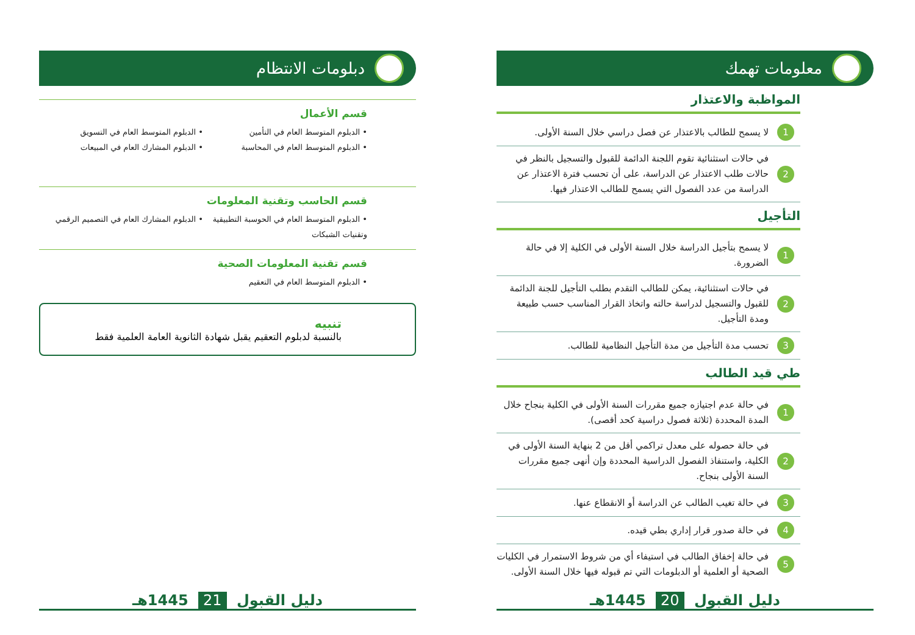معلومات تهمك
المواظبة والاعتذار
1 لا يسمح للطالب بالاعتذار عن فصل دراسي خلال السنة الأولى.
2 في حالات استثنائية تقوم اللجنة الدائمة للقبول والتسجيل بالنظر في حالات طلب الاعتذار عن الدراسة، على أن تحسب فترة الاعتذار عن الدراسة من عدد الفصول التي يسمح للطالب الاعتذار فيها.
التأجيل
1 لا يسمح بتأجيل الدراسة خلال السنة الأولى في الكلية إلا في حالة الضرورة.
2 في حالات استثنائية، يمكن للطالب التقدم بطلب التأجيل للجنة الدائمة للقبول والتسجيل لدراسة حالته واتخاذ القرار المناسب حسب طبيعة ومدة التأجيل.
3 تحسب مدة التأجيل من مدة التأجيل النظامية للطالب.
طي قيد الطالب
1 في حالة عدم اجتيازه جميع مقررات السنة الأولى في الكلية بنجاح خلال المدة المحددة (ثلاثة فصول دراسية كحد أقصى).
2 في حالة حصوله على معدل تراكمي أقل من 2 بنهاية السنة الأولى في الكلية، واستنفاذ الفصول الدراسية المحددة وإن أنهى جميع مقررات السنة الأولى بنجاح.
3 في حالة تغيب الطالب عن الدراسة أو الانقطاع عنها.
4 في حالة صدور قرار إداري بطي قيده.
5 في حالة إخفاق الطالب في استيفاء أي من شروط الاستمرار في الكليات الصحية أو العلمية أو الدبلومات التي تم قبوله فيها خلال السنة الأولى.
دليل القبول 20 1445هـ
دبلومات الانتظام
قسم الأعمال
• الدبلوم المتوسط العام في التأمين
• الدبلوم المتوسط العام في المحاسبة
• الدبلوم المتوسط العام في التسويق
• الدبلوم المشارك العام في المبيعات
قسم الحاسب وتقنية المعلومات
• الدبلوم المتوسط العام في الحوسبة التطبيقية وتقنيات الشبكات
• الدبلوم المشارك العام في التصميم الرقمي
قسم تقنية المعلومات الصحية
• الدبلوم المتوسط العام في التعقيم
تنبيه
بالنسبة لدبلوم التعقيم يقبل شهادة الثانوية العامة العلمية فقط
دليل القبول 21 1445هـ